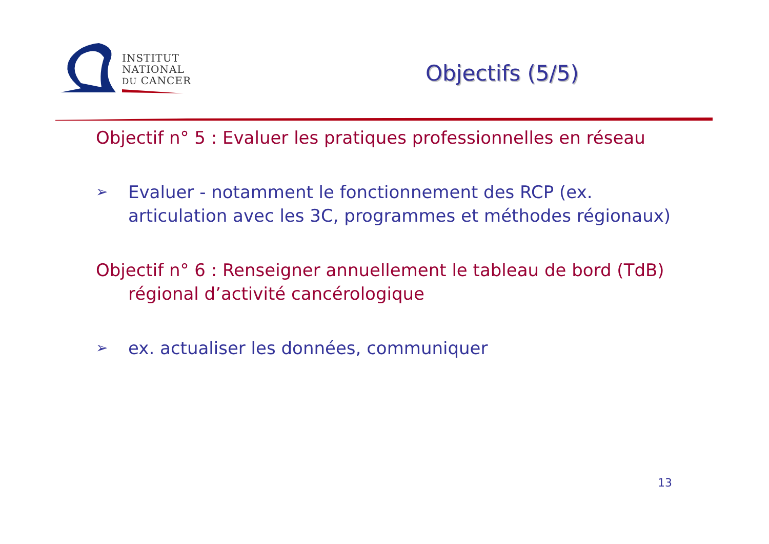INSTITUT
NATIONAL
DU CANCER
Objectifs (5/5)
Objectif n° 5 : Evaluer les pratiques professionnelles en réseau
➢ Evaluer - notamment le fonctionnement des RCP (ex. articulation avec les 3C, programmes et méthodes régionaux)
Objectif n° 6 : Renseigner annuellement le tableau de bord (TdB)
régional d’activité cancérologique
➢ ex. actualiser les données, communiquer
13